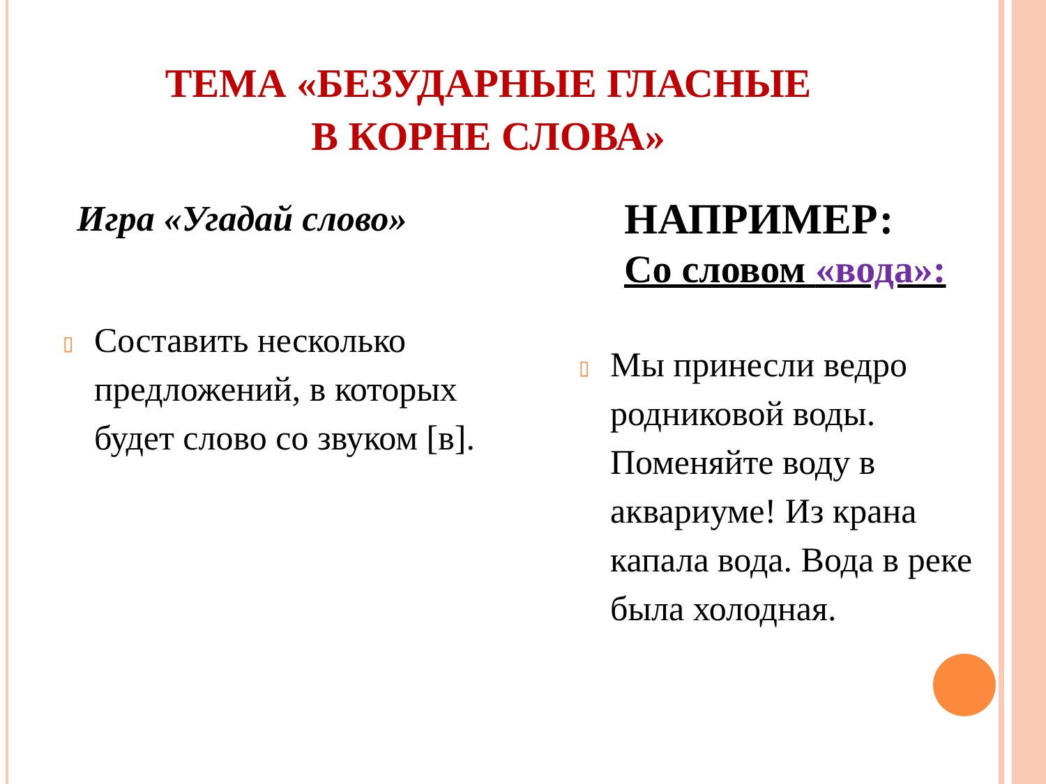ТЕМА «БЕЗУДАРНЫЕ ГЛАСНЫЕ
В КОРНЕ СЛОВА»
Игра «Угадай слово»
▯
Составить несколько предложений, в которых будет слово со звуком [в].
НАПРИМЕР:
Со словом «вода»:
▯
Мы принесли ведро родниковой воды. Поменяйте воду в аквариуме! Из крана капала вода. Вода в реке была холодная.